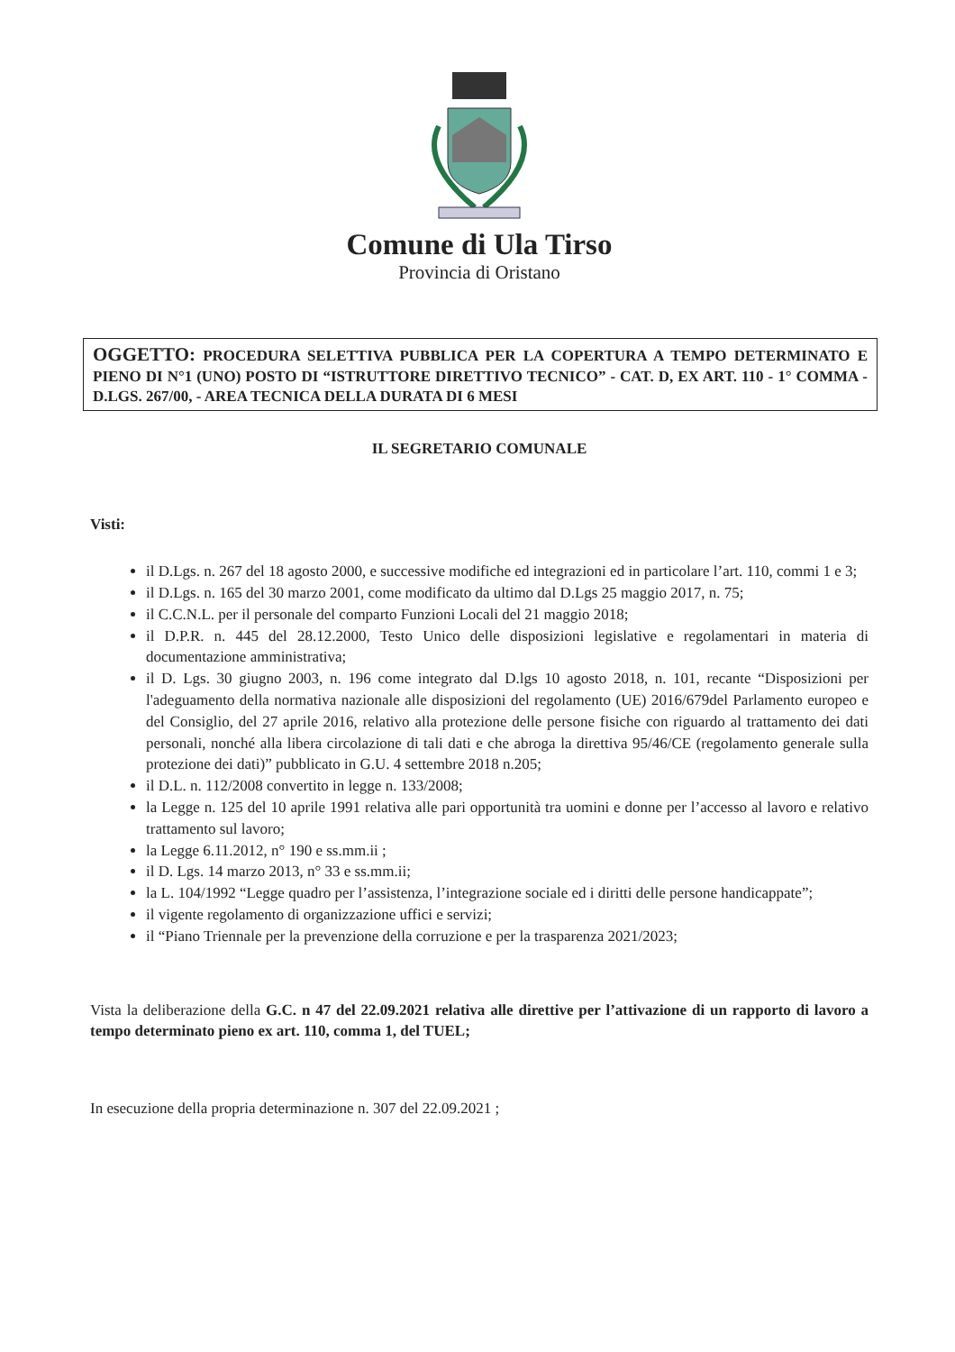Comune di Ula Tirso
Provincia di Oristano
OGGETTO: PROCEDURA SELETTIVA PUBBLICA PER LA COPERTURA A TEMPO DETERMINATO E PIENO DI N°1 (UNO) POSTO DI “ISTRUTTORE DIRETTIVO TECNICO” - CAT. D, EX ART. 110 - 1° COMMA - D.LGS. 267/00, - AREA TECNICA DELLA DURATA DI 6 MESI
IL SEGRETARIO COMUNALE
Visti:
il D.Lgs. n. 267 del 18 agosto 2000, e successive modifiche ed integrazioni ed in particolare l’art. 110, commi 1 e 3;
il D.Lgs. n. 165 del 30 marzo 2001, come modificato da ultimo dal D.Lgs 25 maggio 2017, n. 75;
il C.C.N.L. per il personale del comparto Funzioni Locali del 21 maggio 2018;
il D.P.R. n. 445 del 28.12.2000, Testo Unico delle disposizioni legislative e regolamentari in materia di documentazione amministrativa;
il D. Lgs. 30 giugno 2003, n. 196 come integrato dal D.lgs 10 agosto 2018, n. 101, recante “Disposizioni per l'adeguamento della normativa nazionale alle disposizioni del regolamento (UE) 2016/679del Parlamento europeo e del Consiglio, del 27 aprile 2016, relativo alla protezione delle persone fisiche con riguardo al trattamento dei dati personali, nonché alla libera circolazione di tali dati e che abroga la direttiva 95/46/CE (regolamento generale sulla protezione dei dati)” pubblicato in G.U. 4 settembre 2018 n.205;
il D.L. n. 112/2008 convertito in legge n. 133/2008;
la Legge n. 125 del 10 aprile 1991 relativa alle pari opportunità tra uomini e donne per l’accesso al lavoro e relativo trattamento sul lavoro;
la Legge 6.11.2012, n° 190 e ss.mm.ii ;
il D. Lgs. 14 marzo 2013, n° 33 e ss.mm.ii;
la L. 104/1992 “Legge quadro per l’assistenza, l’integrazione sociale ed i diritti delle persone handicappate”;
il vigente regolamento di organizzazione uffici e servizi;
il “Piano Triennale per la prevenzione della corruzione e per la trasparenza 2021/2023;
Vista la deliberazione della G.C. n 47 del 22.09.2021 relativa alle direttive per l’attivazione di un rapporto di lavoro a tempo determinato pieno ex art. 110, comma 1, del TUEL;
In esecuzione della propria determinazione n. 307 del 22.09.2021 ;